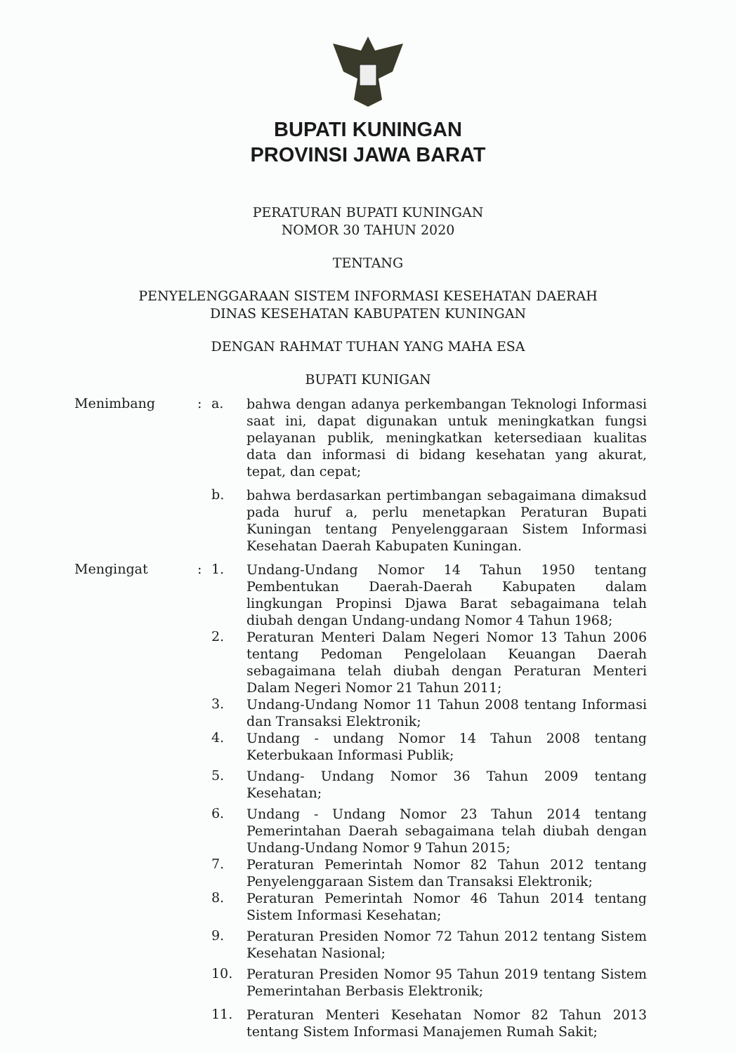BUPATI KUNINGAN
PROVINSI JAWA BARAT
PERATURAN BUPATI KUNINGAN
NOMOR 30 TAHUN 2020
TENTANG
PENYELENGGARAAN SISTEM INFORMASI KESEHATAN DAERAH
DINAS KESEHATAN KABUPATEN KUNINGAN
DENGAN RAHMAT TUHAN YANG MAHA ESA
BUPATI KUNIGAN
Menimbang : a.
bahwa dengan adanya perkembangan Teknologi Informasi saat ini, dapat digunakan untuk meningkatkan fungsi pelayanan publik, meningkatkan ketersediaan kualitas data dan informasi di bidang kesehatan yang akurat, tepat, dan cepat;
b.
bahwa berdasarkan pertimbangan sebagaimana dimaksud pada huruf a, perlu menetapkan Peraturan Bupati Kuningan tentang Penyelenggaraan Sistem Informasi Kesehatan Daerah Kabupaten Kuningan.
Mengingat : 1.
Undang-Undang Nomor 14 Tahun 1950 tentang Pembentukan Daerah-Daerah Kabupaten dalam lingkungan Propinsi Djawa Barat sebagaimana telah diubah dengan Undang-undang Nomor 4 Tahun 1968;
2.
Peraturan Menteri Dalam Negeri Nomor 13 Tahun 2006 tentang Pedoman Pengelolaan Keuangan Daerah sebagaimana telah diubah dengan Peraturan Menteri Dalam Negeri Nomor 21 Tahun 2011;
3.
Undang-Undang Nomor 11 Tahun 2008 tentang Informasi dan Transaksi Elektronik;
4.
Undang - undang Nomor 14 Tahun 2008 tentang Keterbukaan Informasi Publik;
5.
Undang- Undang Nomor 36 Tahun 2009 tentang Kesehatan;
6.
Undang - Undang Nomor 23 Tahun 2014 tentang Pemerintahan Daerah sebagaimana telah diubah dengan Undang-Undang Nomor 9 Tahun 2015;
7.
Peraturan Pemerintah Nomor 82 Tahun 2012 tentang Penyelenggaraan Sistem dan Transaksi Elektronik;
8.
Peraturan Pemerintah Nomor 46 Tahun 2014 tentang Sistem Informasi Kesehatan;
9.
Peraturan Presiden Nomor 72 Tahun 2012 tentang Sistem Kesehatan Nasional;
10.
Peraturan Presiden Nomor 95 Tahun 2019 tentang Sistem Pemerintahan Berbasis Elektronik;
11.
Peraturan Menteri Kesehatan Nomor 82 Tahun 2013 tentang Sistem Informasi Manajemen Rumah Sakit;